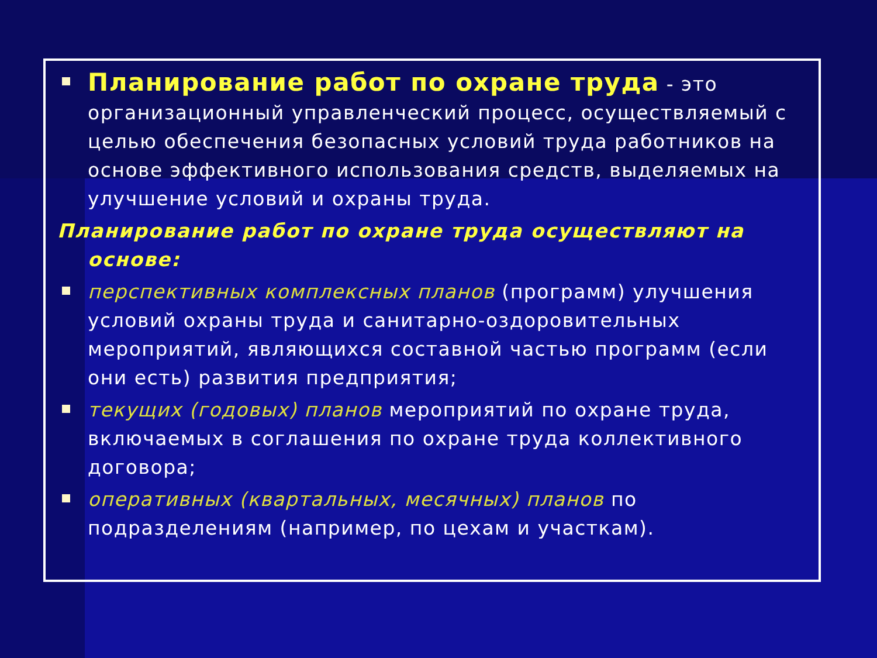Планирование работ по охране труда - это организационный управленческий процесс, осуществляемый с целью обеспечения безопасных условий труда работников на основе эффективного использования средств, выделяемых на улучшение условий и охраны труда.
Планирование работ по охране труда осуществляют на основе:
перспективных комплексных планов (программ) улучшения условий охраны труда и санитарно-оздоровительных мероприятий, являющихся составной частью программ (если они есть) развития предприятия;
текущих (годовых) планов мероприятий по охране труда, включаемых в соглашения по охране труда коллективного договора;
оперативных (квартальных, месячных) планов по подразделениям (например, по цехам и участкам).